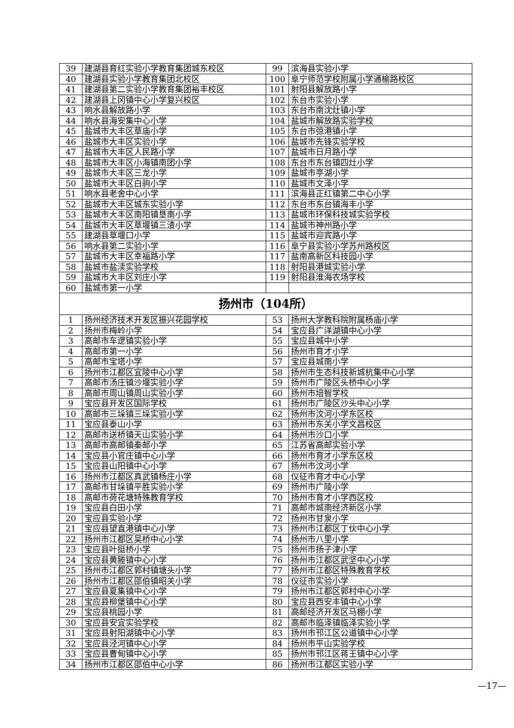| 39 | 建湖县育红实验小学教育集团城东校区 | 99 | 滨海县实验小学 |
| 40 | 建湖县实验小学教育集团北校区 | 100 | 阜宁师范学校附属小学通榆路校区 |
| 41 | 建湖县第二实验小学教育集团裕丰校区 | 101 | 射阳县解放路小学 |
| 42 | 建湖县上冈镇中心小学复兴校区 | 102 | 东台市实验小学 |
| 43 | 响水县解放路小学 | 103 | 东台市南沈灶镇小学 |
| 44 | 响水县海安集中心小学 | 104 | 盐城市解放路实验学校 |
| 45 | 盐城市大丰区草庙小学 | 105 | 东台市弶港镇小学 |
| 46 | 盐城市大丰区实验小学 | 106 | 盐城市先锋实验学校 |
| 47 | 盐城市大丰区人民路小学 | 107 | 盐城市日月路小学 |
| 48 | 盐城市大丰区小海镇南团小学 | 108 | 东台市东台镇四灶小学 |
| 49 | 盐城市大丰区三龙小学 | 109 | 盐城市亭湖小学 |
| 50 | 盐城市大丰区白驹小学 | 110 | 盐城市文泽小学 |
| 51 | 响水县老舍中心小学 | 111 | 滨海县正红镇第二中心小学 |
| 52 | 盐城市大丰区城东实验小学 | 112 | 东台市东台镇海丰小学 |
| 53 | 盐城市大丰区南阳镇垦南小学 | 113 | 盐城市环保科技城实验学校 |
| 54 | 盐城市大丰区草堰镇三渣小学 | 114 | 盐城市神州路小学 |
| 55 | 建湖县草堰口小学 | 115 | 盐城市迎宾路小学 |
| 56 | 响水县第二实验小学 | 116 | 阜宁县实验小学苏州路校区 |
| 57 | 盐城市大丰区幸福路小学 | 117 | 盐南高新区科技园小学 |
| 58 | 盐城市盐渎实验学校 | 118 | 射阳县港城实验小学 |
| 59 | 盐城市大丰区刘庄小学 | 119 | 射阳县淮海农场学校 |
| 60 | 盐城市第一小学 | | |
| 扬州市（104所） | | | |
| 1 | 扬州经济技术开发区振兴花园学校 | 53 | 扬州大学教科院附属杨庙小学 |
| 2 | 扬州市梅岭小学 | 54 | 宝应县广洋湖镇中心小学 |
| 3 | 高邮市车逻镇实验小学 | 55 | 宝应县城中小学 |
| 4 | 高邮市第一小学 | 56 | 扬州市育才小学 |
| 5 | 高邮市宝塔小学 | 57 | 宝应县城南小学 |
| 6 | 扬州市江都区宜陵中心小学 | 58 | 扬州市生态科技新城杭集中心小学 |
| 7 | 高邮市汤庄镇沙堰实验小学 | 59 | 扬州市广陵区头桥中心小学 |
| 8 | 高邮市周山镇周山实验小学 | 60 | 扬州市培智学校 |
| 9 | 宝应县开发区国际学校 | 61 | 扬州市广陵区沙头中心小学 |
| 10 | 高邮市三垛镇三垛实验小学 | 62 | 扬州市汶河小学东区校 |
| 11 | 宝应县泰山小学 | 63 | 扬州市东关小学文昌校区 |
| 12 | 高邮市送桥镇天山实验小学 | 64 | 扬州市沙口小学 |
| 13 | 高邮市高邮镇秦邮小学 | 65 | 江苏省高邮实验小学 |
| 14 | 宝应县小官庄镇中心小学 | 66 | 扬州市育才小学东区校 |
| 15 | 宝应县山阳镇中心小学 | 67 | 扬州市汶河小学 |
| 16 | 扬州市江都区真武镇杨庄小学 | 68 | 仪征市育才中心小学 |
| 17 | 高邮市甘垛镇平胜实验小学 | 69 | 扬州市广陵小学 |
| 18 | 高邮市荷花塘特殊教育学校 | 70 | 扬州市育才小学西区校 |
| 19 | 宝应县白田小学 | 71 | 高邮市城南经济新区小学 |
| 20 | 宝应县实验小学 | 72 | 扬州市甘泉小学 |
| 21 | 宝应县望直港镇中心小学 | 73 | 扬州市江都区丁伙中心小学 |
| 22 | 扬州市江都区吴桥中心小学 | 74 | 扬州市八里小学 |
| 23 | 宝应县叶挺桥小学 | 75 | 扬州市扬子津小学 |
| 24 | 宝应县黄塍镇中心小学 | 76 | 扬州市江都区武坚中心小学 |
| 25 | 扬州市江都区郭村镇塘头小学 | 77 | 扬州市江都区特殊教育学校 |
| 26 | 扬州市江都区邵伯镇昭关小学 | 78 | 仪征市实验小学 |
| 27 | 宝应县夏集镇中心小学 | 79 | 扬州市江都区郭村中心小学 |
| 28 | 宝应县柳堡镇中心小学 | 80 | 宝应县西安丰镇中心小学 |
| 29 | 宝应县桃园小学 | 81 | 高邮经济开发区马棚小学 |
| 30 | 宝应县安宜实验学校 | 82 | 高邮市临泽镇临泽实验小学 |
| 31 | 宝应县射阳湖镇中心小学 | 83 | 扬州市邗江区公道镇中心小学 |
| 32 | 宝应县泾河镇中心小学 | 84 | 扬州市平山实验学校 |
| 33 | 宝应县曹甸镇中心小学 | 85 | 扬州市邗江区蒋王镇中心小学 |
| 34 | 扬州市江都区邵伯中心小学 | 86 | 扬州市江都区实验小学 |
—17—